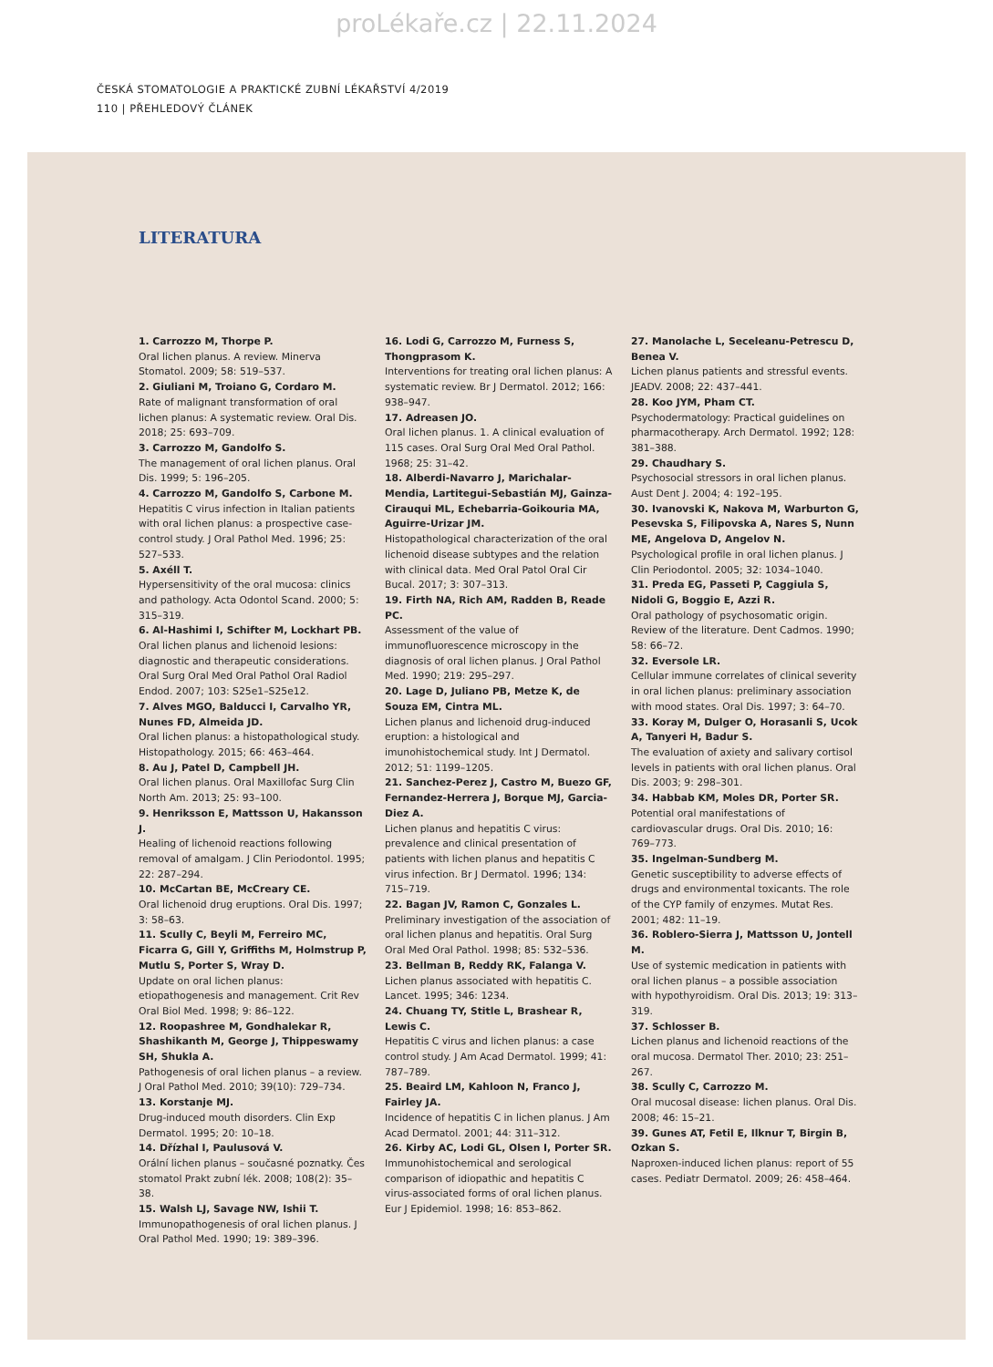proLékaře.cz | 22.11.2024
ČESKÁ STOMATOLOGIE A PRAKTICKÉ ZUBNÍ LÉKAŘSTVÍ 4/2019
110 | PŘEHLEDOVÝ ČLÁNEK
LITERATURA
1. Carrozzo M, Thorpe P.
Oral lichen planus. A review. Minerva Stomatol. 2009; 58: 519–537.
2. Giuliani M, Troiano G, Cordaro M.
Rate of malignant transformation of oral lichen planus: A systematic review. Oral Dis. 2018; 25: 693–709.
3. Carrozzo M, Gandolfo S.
The management of oral lichen planus. Oral Dis. 1999; 5: 196–205.
4. Carrozzo M, Gandolfo S, Carbone M.
Hepatitis C virus infection in Italian patients with oral lichen planus: a prospective case-control study. J Oral Pathol Med. 1996; 25: 527–533.
5. Axéll T.
Hypersensitivity of the oral mucosa: clinics and pathology. Acta Odontol Scand. 2000; 5: 315–319.
6. Al-Hashimi I, Schifter M, Lockhart PB.
Oral lichen planus and lichenoid lesions: diagnostic and therapeutic considerations. Oral Surg Oral Med Oral Pathol Oral Radiol Endod. 2007; 103: S25e1–S25e12.
7. Alves MGO, Balducci I, Carvalho YR, Nunes FD, Almeida JD.
Oral lichen planus: a histopathological study. Histopathology. 2015; 66: 463–464.
8. Au J, Patel D, Campbell JH.
Oral lichen planus. Oral Maxillofac Surg Clin North Am. 2013; 25: 93–100.
9. Henriksson E, Mattsson U, Hakansson J.
Healing of lichenoid reactions following removal of amalgam. J Clin Periodontol. 1995; 22: 287–294.
10. McCartan BE, McCreary CE.
Oral lichenoid drug eruptions. Oral Dis. 1997; 3: 58–63.
11. Scully C, Beyli M, Ferreiro MC, Ficarra G, Gill Y, Griffiths M, Holmstrup P, Mutlu S, Porter S, Wray D.
Update on oral lichen planus: etiopathogenesis and management. Crit Rev Oral Biol Med. 1998; 9: 86–122.
12. Roopashree M, Gondhalekar R, Shashikanth M, George J, Thippeswamy SH, Shukla A.
Pathogenesis of oral lichen planus – a review. J Oral Pathol Med. 2010; 39(10): 729–734.
13. Korstanje MJ.
Drug-induced mouth disorders. Clin Exp Dermatol. 1995; 20: 10–18.
14. Dřízhal I, Paulusová V.
Orální lichen planus – současné poznatky. Čes stomatol Prakt zubní lék. 2008; 108(2): 35–38.
15. Walsh LJ, Savage NW, Ishii T.
Immunopathogenesis of oral lichen planus. J Oral Pathol Med. 1990; 19: 389–396.
16. Lodi G, Carrozzo M, Furness S, Thongprasom K.
Interventions for treating oral lichen planus: A systematic review. Br J Dermatol. 2012; 166: 938–947.
17. Adreasen JO.
Oral lichen planus. 1. A clinical evaluation of 115 cases. Oral Surg Oral Med Oral Pathol. 1968; 25: 31–42.
18. Alberdi-Navarro J, Marichalar-Mendia, Lartitegui-Sebastián MJ, Gainza-Cirauqui ML, Echebarria-Goikouria MA, Aguirre-Urizar JM.
Histopathological characterization of the oral lichenoid disease subtypes and the relation with clinical data. Med Oral Patol Oral Cir Bucal. 2017; 3: 307–313.
19. Firth NA, Rich AM, Radden B, Reade PC.
Assessment of the value of immunofluorescence microscopy in the diagnosis of oral lichen planus. J Oral Pathol Med. 1990; 219: 295–297.
20. Lage D, Juliano PB, Metze K, de Souza EM, Cintra ML.
Lichen planus and lichenoid drug-induced eruption: a histological and imunohistochemical study. Int J Dermatol. 2012; 51: 1199–1205.
21. Sanchez-Perez J, Castro M, Buezo GF, Fernandez-Herrera J, Borque MJ, Garcia-Diez A.
Lichen planus and hepatitis C virus: prevalence and clinical presentation of patients with lichen planus and hepatitis C virus infection. Br J Dermatol. 1996; 134: 715–719.
22. Bagan JV, Ramon C, Gonzales L.
Preliminary investigation of the association of oral lichen planus and hepatitis. Oral Surg Oral Med Oral Pathol. 1998; 85: 532–536.
23. Bellman B, Reddy RK, Falanga V.
Lichen planus associated with hepatitis C. Lancet. 1995; 346: 1234.
24. Chuang TY, Stitle L, Brashear R, Lewis C.
Hepatitis C virus and lichen planus: a case control study. J Am Acad Dermatol. 1999; 41: 787–789.
25. Beaird LM, Kahloon N, Franco J, Fairley JA.
Incidence of hepatitis C in lichen planus. J Am Acad Dermatol. 2001; 44: 311–312.
26. Kirby AC, Lodi GL, Olsen I, Porter SR.
Immunohistochemical and serological comparison of idiopathic and hepatitis C virus-associated forms of oral lichen planus. Eur J Epidemiol. 1998; 16: 853–862.
27. Manolache L, Seceleanu-Petrescu D, Benea V.
Lichen planus patients and stressful events. JEADV. 2008; 22: 437–441.
28. Koo JYM, Pham CT.
Psychodermatology: Practical guidelines on pharmacotherapy. Arch Dermatol. 1992; 128: 381–388.
29. Chaudhary S.
Psychosocial stressors in oral lichen planus. Aust Dent J. 2004; 4: 192–195.
30. Ivanovski K, Nakova M, Warburton G, Pesevska S, Filipovska A, Nares S, Nunn ME, Angelova D, Angelov N.
Psychological profile in oral lichen planus. J Clin Periodontol. 2005; 32: 1034–1040.
31. Preda EG, Passeti P, Caggiula S, Nidoli G, Boggio E, Azzi R.
Oral pathology of psychosomatic origin. Review of the literature. Dent Cadmos. 1990; 58: 66–72.
32. Eversole LR.
Cellular immune correlates of clinical severity in oral lichen planus: preliminary association with mood states. Oral Dis. 1997; 3: 64–70.
33. Koray M, Dulger O, Horasanli S, Ucok A, Tanyeri H, Badur S.
The evaluation of axiety and salivary cortisol levels in patients with oral lichen planus. Oral Dis. 2003; 9: 298–301.
34. Habbab KM, Moles DR, Porter SR.
Potential oral manifestations of cardiovascular drugs. Oral Dis. 2010; 16: 769–773.
35. Ingelman-Sundberg M.
Genetic susceptibility to adverse effects of drugs and environmental toxicants. The role of the CYP family of enzymes. Mutat Res. 2001; 482: 11–19.
36. Roblero-Sierra J, Mattsson U, Jontell M.
Use of systemic medication in patients with oral lichen planus – a possible association with hypothyroidism. Oral Dis. 2013; 19: 313–319.
37. Schlosser B.
Lichen planus and lichenoid reactions of the oral mucosa. Dermatol Ther. 2010; 23: 251–267.
38. Scully C, Carrozzo M.
Oral mucosal disease: lichen planus. Oral Dis. 2008; 46: 15–21.
39. Gunes AT, Fetil E, Ilknur T, Birgin B, Ozkan S.
Naproxen-induced lichen planus: report of 55 cases. Pediatr Dermatol. 2009; 26: 458–464.